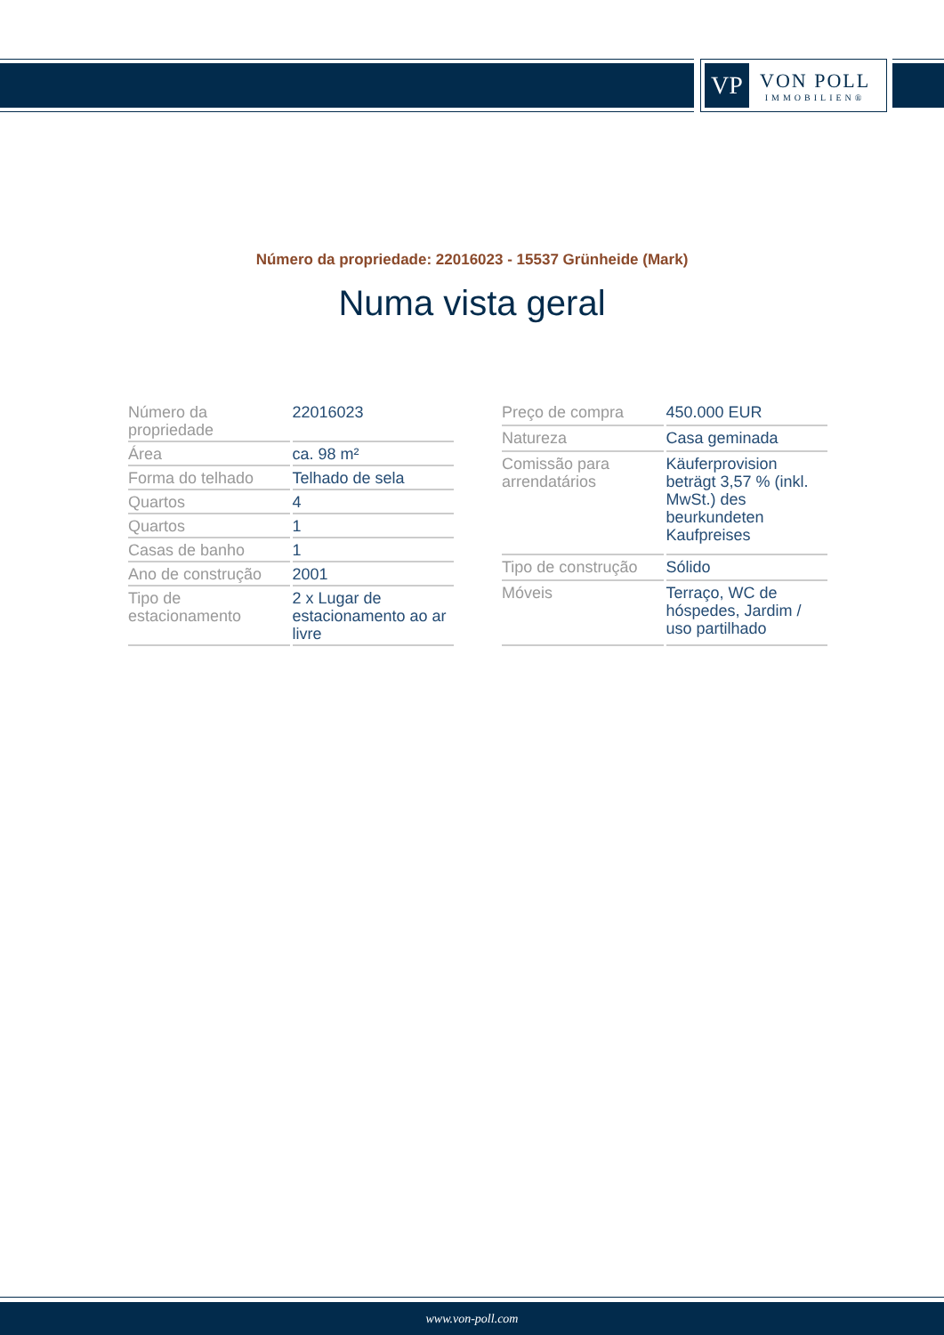VP
VON POLL
IMMOBILIEN®
Número da propriedade: 22016023 - 15537 Grünheide (Mark)
Numa vista geral
| Número da propriedade | 22016023 |
| Área | ca. 98 m² |
| Forma do telhado | Telhado de sela |
| Quartos | 4 |
| Quartos | 1 |
| Casas de banho | 1 |
| Ano de construção | 2001 |
| Tipo de estacionamento | 2 x Lugar de estacionamento ao ar livre |
| Preço de compra | 450.000 EUR |
| Natureza | Casa geminada |
| Comissão para arrendatários | Käuferprovision beträgt 3,57 % (inkl. MwSt.) des beurkundeten Kaufpreises |
| Tipo de construção | Sólido |
| Móveis | Terraço, WC de hóspedes, Jardim / uso partilhado |
www.von-poll.com